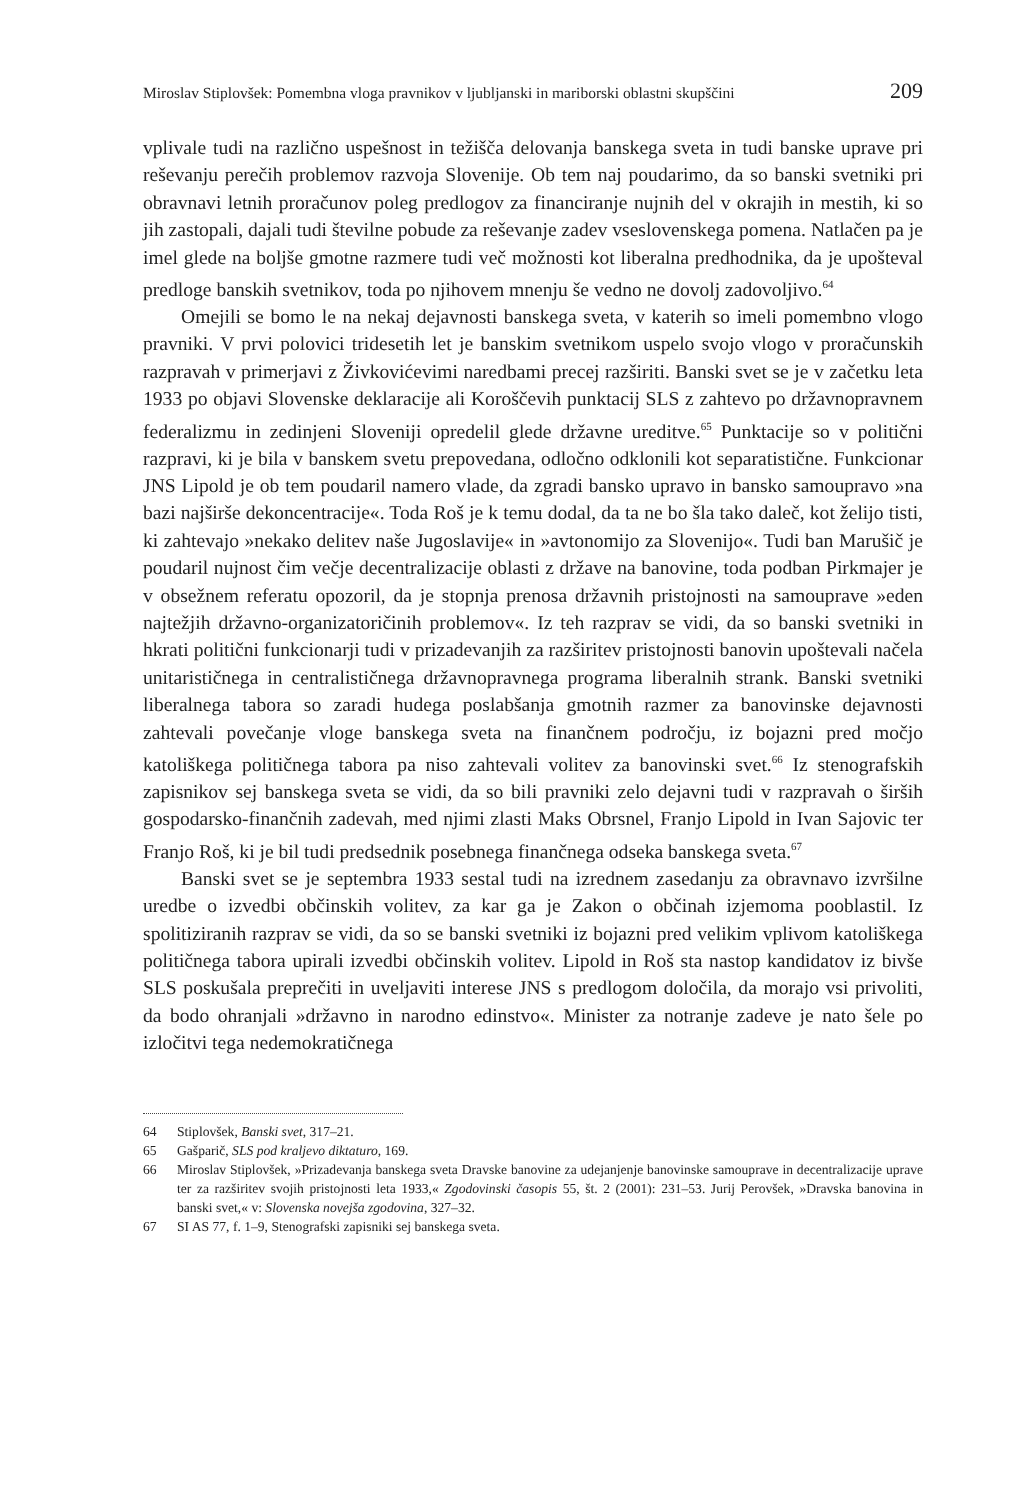Miroslav Stiplovšek: Pomembna vloga pravnikov v ljubljanski in mariborski oblastni skupščini 209
vplivale tudi na različno uspešnost in težišča delovanja banskega sveta in tudi banske uprave pri reševanju perečih problemov razvoja Slovenije. Ob tem naj poudarimo, da so banski svetniki pri obravnavi letnih proračunov poleg predlogov za financiranje nujnih del v okrajih in mestih, ki so jih zastopali, dajali tudi številne pobude za reševanje zadev vseslovenskega pomena. Natlačen pa je imel glede na boljše gmotne razmere tudi več možnosti kot liberalna predhodnika, da je upošteval predloge banskih svetnikov, toda po njihovem mnenju še vedno ne dovolj zadovoljivo.<sup>64</sup>
Omejili se bomo le na nekaj dejavnosti banskega sveta, v katerih so imeli pomembno vlogo pravniki. V prvi polovici tridesetih let je banskim svetnikom uspelo svojo vlogo v proračunskih razpravah v primerjavi z Živkovićevimi naredbami precej razširiti. Banski svet se je v začetku leta 1933 po objavi Slovenske deklaracije ali Koroščevih punktacij SLS z zahtevo po državnopravnem federalizmu in zedinjeni Sloveniji opredelil glede državne ureditve.<sup>65</sup> Punktacije so v politični razpravi, ki je bila v banskem svetu prepovedana, odločno odklonili kot separatistične. Funkcionar JNS Lipold je ob tem poudaril namero vlade, da zgradi bansko upravo in bansko samoupravo »na bazi najširše dekoncentracije«. Toda Roš je k temu dodal, da ta ne bo šla tako daleč, kot želijo tisti, ki zahtevajo »nekako delitev naše Jugoslavije« in »avtonomijo za Slovenijo«. Tudi ban Marušič je poudaril nujnost čim večje decentralizacije oblasti z države na banovine, toda podban Pirkmajer je v obsežnem referatu opozoril, da je stopnja prenosa državnih pristojnosti na samouprave »eden najtežjih državno-organizatoričinih problemov«. Iz teh razprav se vidi, da so banski svetniki in hkrati politični funkcionarji tudi v prizadevanjih za razširitev pristojnosti banovin upoštevali načela unitarističnega in centralističnega državnopravnega programa liberalnih strank. Banski svetniki liberalnega tabora so zaradi hudega poslabšanja gmotnih razmer za banovinske dejavnosti zahtevali povečanje vloge banskega sveta na finančnem področju, iz bojazni pred močjo katoliškega političnega tabora pa niso zahtevali volitev za banovinski svet.<sup>66</sup> Iz stenografskih zapisnikov sej banskega sveta se vidi, da so bili pravniki zelo dejavni tudi v razpravah o širših gospodarsko-finančnih zadevah, med njimi zlasti Maks Obrsnel, Franjo Lipold in Ivan Sajovic ter Franjo Roš, ki je bil tudi predsednik posebnega finančnega odseka banskega sveta.<sup>67</sup>
Banski svet se je septembra 1933 sestal tudi na izrednem zasedanju za obravnavo izvršilne uredbe o izvedbi občinskih volitev, za kar ga je Zakon o občinah izjemoma pooblastil. Iz spolitiziranih razprav se vidi, da so se banski svetniki iz bojazni pred velikim vplivom katoliškega političnega tabora upirali izvedbi občinskih volitev. Lipold in Roš sta nastop kandidatov iz bivše SLS poskušala preprečiti in uveljaviti interese JNS s predlogom določila, da morajo vsi privoliti, da bodo ohranjali »državno in narodno edinstvo«. Minister za notranje zadeve je nato šele po izločitvi tega nedemokratičnega
64 Stiplovšek, Banski svet, 317–21.
65 Gašparič, SLS pod kraljevo diktaturo, 169.
66 Miroslav Stiplovšek, »Prizadevanja banskega sveta Dravske banovine za udejanjenje banovinske samouprave in decentralizacije uprave ter za razširitev svojih pristojnosti leta 1933,« Zgodovinski časopis 55, št. 2 (2001): 231–53. Jurij Perovšek, »Dravska banovina in banski svet,« v: Slovenska novejša zgodovina, 327–32.
67 SI AS 77, f. 1–9, Stenografski zapisniki sej banskega sveta.